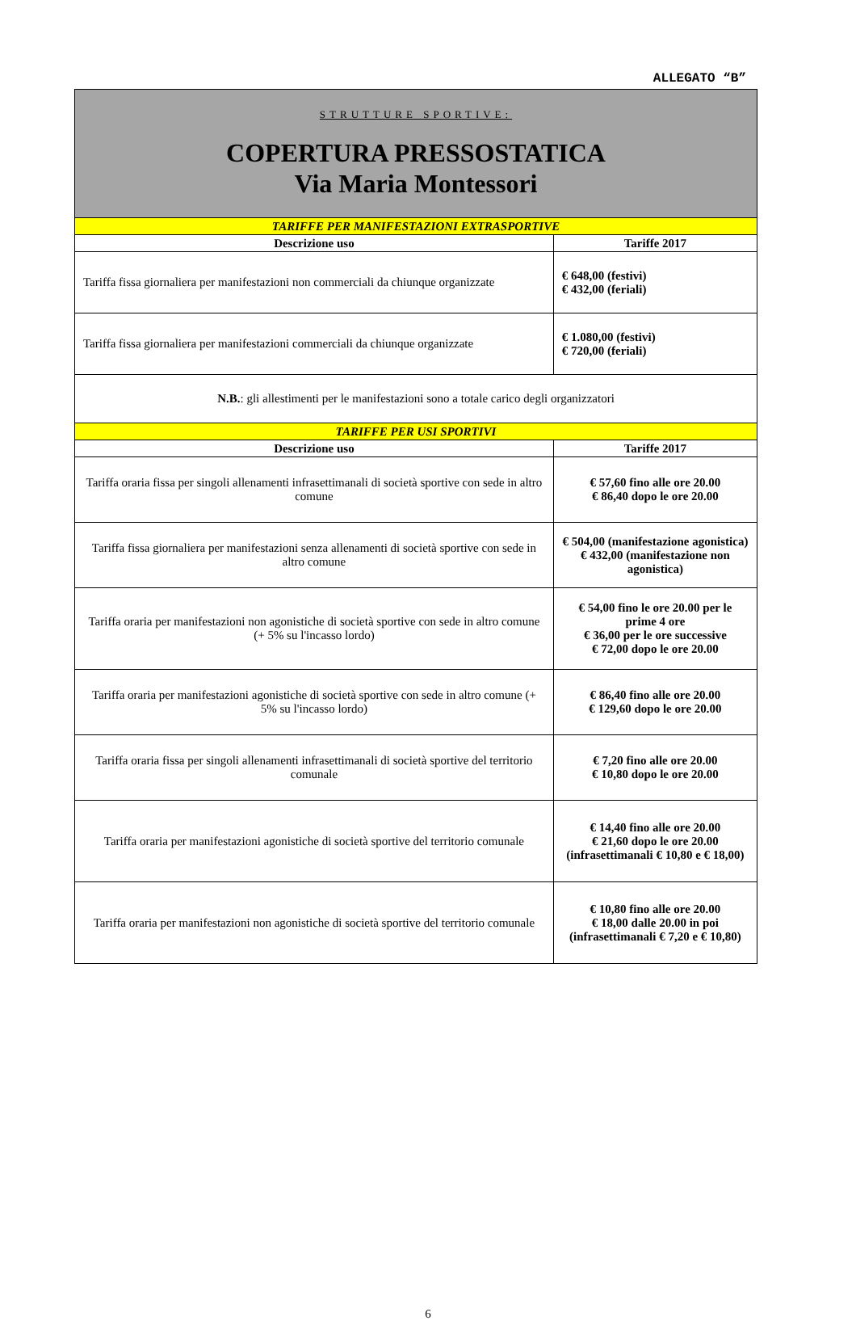ALLEGATO “B”
| STRUTTURE SPORTIVE: COPERTURA PRESSOSTATICA Via Maria Montessori | |
| TARIFFE PER MANIFESTAZIONI EXTRASPORTIVE | |
| Descrizione uso | Tariffe 2017 |
| Tariffa fissa giornaliera per manifestazioni non commerciali da chiunque organizzate | € 648,00 (festivi) € 432,00 (feriali) |
| Tariffa fissa giornaliera per manifestazioni commerciali da chiunque organizzate | € 1.080,00 (festivi) € 720,00 (feriali) |
| N.B. : gli allestimenti per le manifestazioni sono a totale carico degli organizzatori | |
| TARIFFE PER USI SPORTIVI | |
| Descrizione uso | Tariffe 2017 |
| Tariffa oraria fissa per singoli allenamenti infrasettimanali di società sportive con sede in altro comune | € 57,60 fino alle ore 20.00 € 86,40 dopo le ore 20.00 |
| Tariffa fissa giornaliera per manifestazioni senza allenamenti di società sportive con sede in altro comune | € 504,00 (manifestazione agonistica) € 432,00 (manifestazione non agonistica) |
| Tariffa oraria per manifestazioni non agonistiche di società sportive con sede in altro comune (+ 5% su l'incasso lordo) | € 54,00 fino le ore 20.00 per le prime 4 ore € 36,00 per le ore successive € 72,00 dopo le ore 20.00 |
| Tariffa oraria per manifestazioni agonistiche di società sportive con sede in altro comune (+ 5% su l'incasso lordo) | € 86,40 fino alle ore 20.00 € 129,60 dopo le ore 20.00 |
| Tariffa oraria fissa per singoli allenamenti infrasettimanali di società sportive del territorio comunale | € 7,20 fino alle ore 20.00 € 10,80 dopo le ore 20.00 |
| Tariffa oraria per manifestazioni agonistiche di società sportive del territorio comunale | € 14,40 fino alle ore 20.00 € 21,60 dopo le ore 20.00 (infrasettimanali € 10,80 e € 18,00) |
| Tariffa oraria per manifestazioni non agonistiche di società sportive del territorio comunale | € 10,80 fino alle ore 20.00 € 18,00 dalle 20.00 in poi (infrasettimanali € 7,20 e € 10,80) |
6